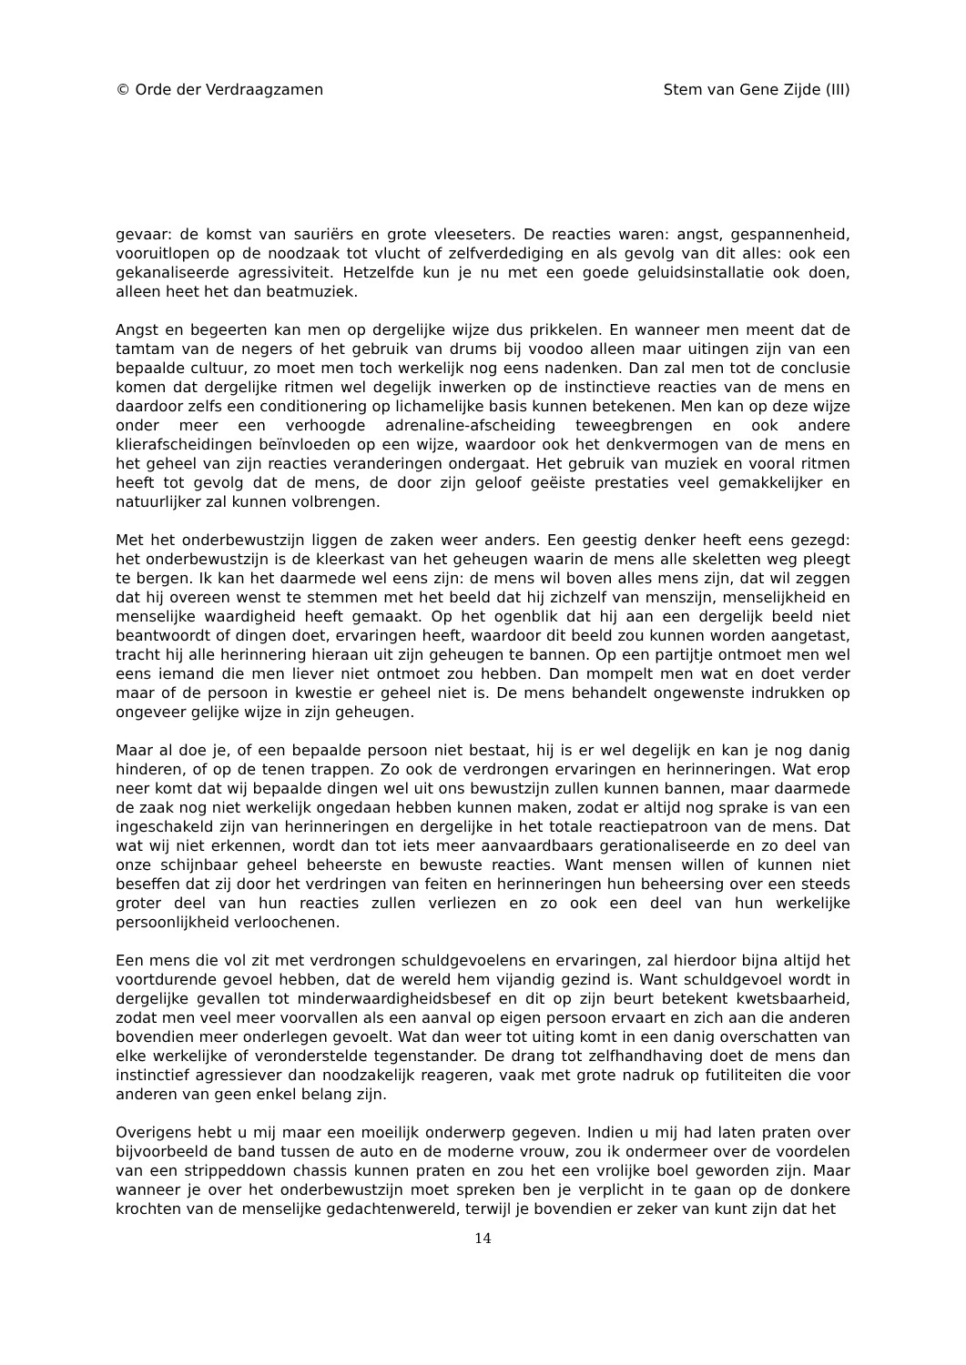© Orde der Verdraagzamen Stem van Gene Zijde (III)
gevaar: de komst van sauriërs en grote vleeseters. De reacties waren: angst, gespannenheid, vooruitlopen op de noodzaak tot vlucht of zelfverdediging en als gevolg van dit alles: ook een gekanaliseerde agressiviteit. Hetzelfde kun je nu met een goede geluidsinstallatie ook doen, alleen heet het dan beatmuziek.
Angst en begeerten kan men op dergelijke wijze dus prikkelen. En wanneer men meent dat de tamtam van de negers of het gebruik van drums bij voodoo alleen maar uitingen zijn van een bepaalde cultuur, zo moet men toch werkelijk nog eens nadenken. Dan zal men tot de conclusie komen dat dergelijke ritmen wel degelijk inwerken op de instinctieve reacties van de mens en daardoor zelfs een conditionering op lichamelijke basis kunnen betekenen. Men kan op deze wijze onder meer een verhoogde adrenaline-afscheiding teweegbrengen en ook andere klierafscheidingen beïnvloeden op een wijze, waardoor ook het denkvermogen van de mens en het geheel van zijn reacties veranderingen ondergaat. Het gebruik van muziek en vooral ritmen heeft tot gevolg dat de mens, de door zijn geloof geëiste prestaties veel gemakkelijker en natuurlijker zal kunnen volbrengen.
Met het onderbewustzijn liggen de zaken weer anders. Een geestig denker heeft eens gezegd: het onderbewustzijn is de kleerkast van het geheugen waarin de mens alle skeletten weg pleegt te bergen. Ik kan het daarmede wel eens zijn: de mens wil boven alles mens zijn, dat wil zeggen dat hij overeen wenst te stemmen met het beeld dat hij zichzelf van menszijn, menselijkheid en menselijke waardigheid heeft gemaakt. Op het ogenblik dat hij aan een dergelijk beeld niet beantwoordt of dingen doet, ervaringen heeft, waardoor dit beeld zou kunnen worden aangetast, tracht hij alle herinnering hieraan uit zijn geheugen te bannen. Op een partijtje ontmoet men wel eens iemand die men liever niet ontmoet zou hebben. Dan mompelt men wat en doet verder maar of de persoon in kwestie er geheel niet is. De mens behandelt ongewenste indrukken op ongeveer gelijke wijze in zijn geheugen.
Maar al doe je, of een bepaalde persoon niet bestaat, hij is er wel degelijk en kan je nog danig hinderen, of op de tenen trappen. Zo ook de verdrongen ervaringen en herinneringen. Wat erop neer komt dat wij bepaalde dingen wel uit ons bewustzijn zullen kunnen bannen, maar daarmede de zaak nog niet werkelijk ongedaan hebben kunnen maken, zodat er altijd nog sprake is van een ingeschakeld zijn van herinneringen en dergelijke in het totale reactiepatroon van de mens. Dat wat wij niet erkennen, wordt dan tot iets meer aanvaardbaars gerationaliseerde en zo deel van onze schijnbaar geheel beheerste en bewuste reacties. Want mensen willen of kunnen niet beseffen dat zij door het verdringen van feiten en herinneringen hun beheersing over een steeds groter deel van hun reacties zullen verliezen en zo ook een deel van hun werkelijke persoonlijkheid verloochenen.
Een mens die vol zit met verdrongen schuldgevoelens en ervaringen, zal hierdoor bijna altijd het voortdurende gevoel hebben, dat de wereld hem vijandig gezind is. Want schuldgevoel wordt in dergelijke gevallen tot minderwaardigheidsbesef en dit op zijn beurt betekent kwetsbaarheid, zodat men veel meer voorvallen als een aanval op eigen persoon ervaart en zich aan die anderen bovendien meer onderlegen gevoelt. Wat dan weer tot uiting komt in een danig overschatten van elke werkelijke of veronderstelde tegenstander. De drang tot zelfhandhaving doet de mens dan instinctief agressiever dan noodzakelijk reageren, vaak met grote nadruk op futiliteiten die voor anderen van geen enkel belang zijn.
Overigens hebt u mij maar een moeilijk onderwerp gegeven. Indien u mij had laten praten over bijvoorbeeld de band tussen de auto en de moderne vrouw, zou ik ondermeer over de voordelen van een strippeddown chassis kunnen praten en zou het een vrolijke boel geworden zijn. Maar wanneer je over het onderbewustzijn moet spreken ben je verplicht in te gaan op de donkere krochten van de menselijke gedachtenwereld, terwijl je bovendien er zeker van kunt zijn dat het
14